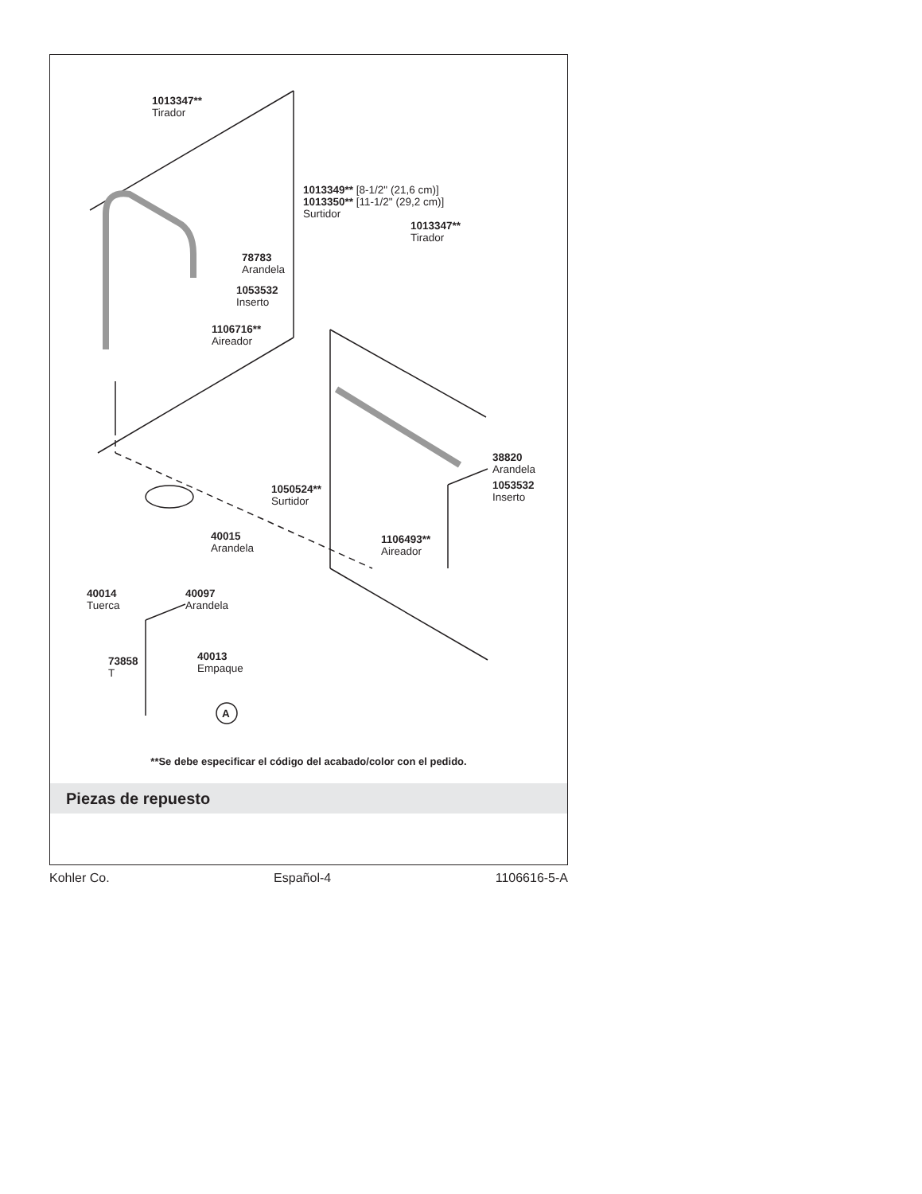1013347**
Tirador
1013349** [8-1/2" (21,6 cm)]
1013350** [11-1/2" (29,2 cm)]
Surtidor
1013347**
Tirador
78783
Arandela
1053532
Inserto
1106716**
Aireador
38820
Arandela
1053532
Inserto
1050524**
Surtidor
40015
Arandela
1106493**
Aireador
40014
Tuerca
40097
Arandela
40013
Empaque
73858
T
A
**Se debe especificar el código del acabado/color con el pedido.
Piezas de repuesto
Kohler Co. Español-4 1106616-5-A